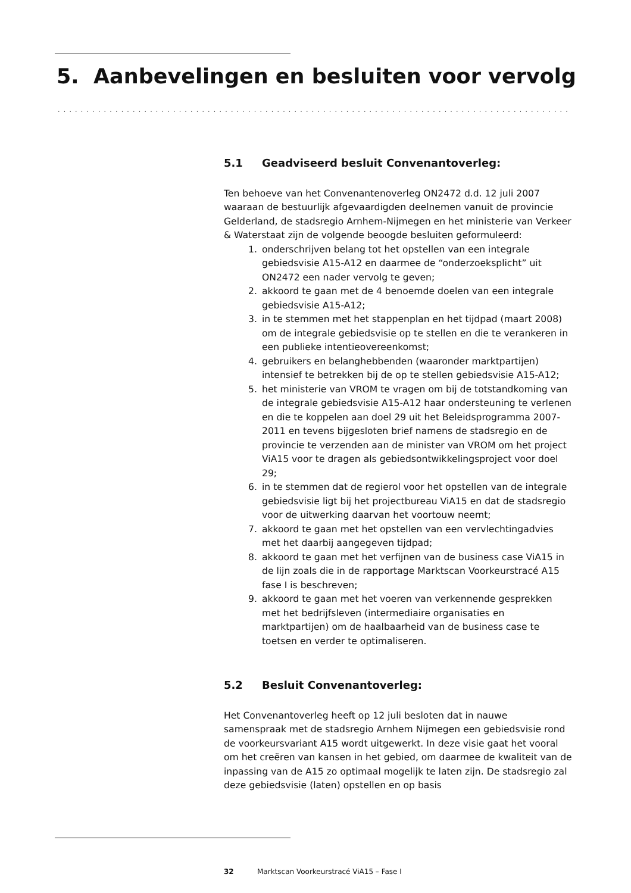5. Aanbevelingen en besluiten voor vervolg
.........................................................................................
5.1 Geadviseerd besluit Convenantoverleg:
Ten behoeve van het Convenantenoverleg ON2472 d.d. 12 juli 2007 waaraan de bestuurlijk afgevaardigden deelnemen vanuit de provincie Gelderland, de stadsregio Arnhem-Nijmegen en het ministerie van Verkeer & Waterstaat zijn de volgende beoogde besluiten geformuleerd:
1. onderschrijven belang tot het opstellen van een integrale gebiedsvisie A15-A12 en daarmee de “onderzoeksplicht” uit ON2472 een nader vervolg te geven;
2. akkoord te gaan met de 4 benoemde doelen van een integrale gebiedsvisie A15-A12;
3. in te stemmen met het stappenplan en het tijdpad (maart 2008) om de integrale gebiedsvisie op te stellen en die te verankeren in een publieke intentieovereenkomst;
4. gebruikers en belanghebbenden (waaronder marktpartijen) intensief te betrekken bij de op te stellen gebiedsvisie A15-A12;
5. het ministerie van VROM te vragen om bij de totstandkoming van de integrale gebiedsvisie A15-A12 haar ondersteuning te verlenen en die te koppelen aan doel 29 uit het Beleidsprogramma 2007-2011 en tevens bijgesloten brief namens de stadsregio en de provincie te verzenden aan de minister van VROM om het project ViA15 voor te dragen als gebiedsontwikkelingsproject voor doel 29;
6. in te stemmen dat de regierol voor het opstellen van de integrale gebiedsvisie ligt bij het projectbureau ViA15 en dat de stadsregio voor de uitwerking daarvan het voortouw neemt;
7. akkoord te gaan met het opstellen van een vervlechtingadvies met het daarbij aangegeven tijdpad;
8. akkoord te gaan met het verfijnen van de business case ViA15 in de lijn zoals die in de rapportage Marktscan Voorkeurstracé A15 fase I is beschreven;
9. akkoord te gaan met het voeren van verkennende gesprekken met het bedrijfsleven (intermediaire organisaties en marktpartijen) om de haalbaarheid van de business case te toetsen en verder te optimaliseren.
5.2 Besluit Convenantoverleg:
Het Convenantoverleg heeft op 12 juli besloten dat in nauwe samenspraak met de stadsregio Arnhem Nijmegen een gebiedsvisie rond de voorkeursvariant A15 wordt uitgewerkt. In deze visie gaat het vooral om het creëren van kansen in het gebied, om daarmee de kwaliteit van de inpassing van de A15 zo optimaal mogelijk te laten zijn. De stadsregio zal deze gebiedsvisie (laten) opstellen en op basis
32 Marktscan Voorkeurstracé ViA15 – Fase I